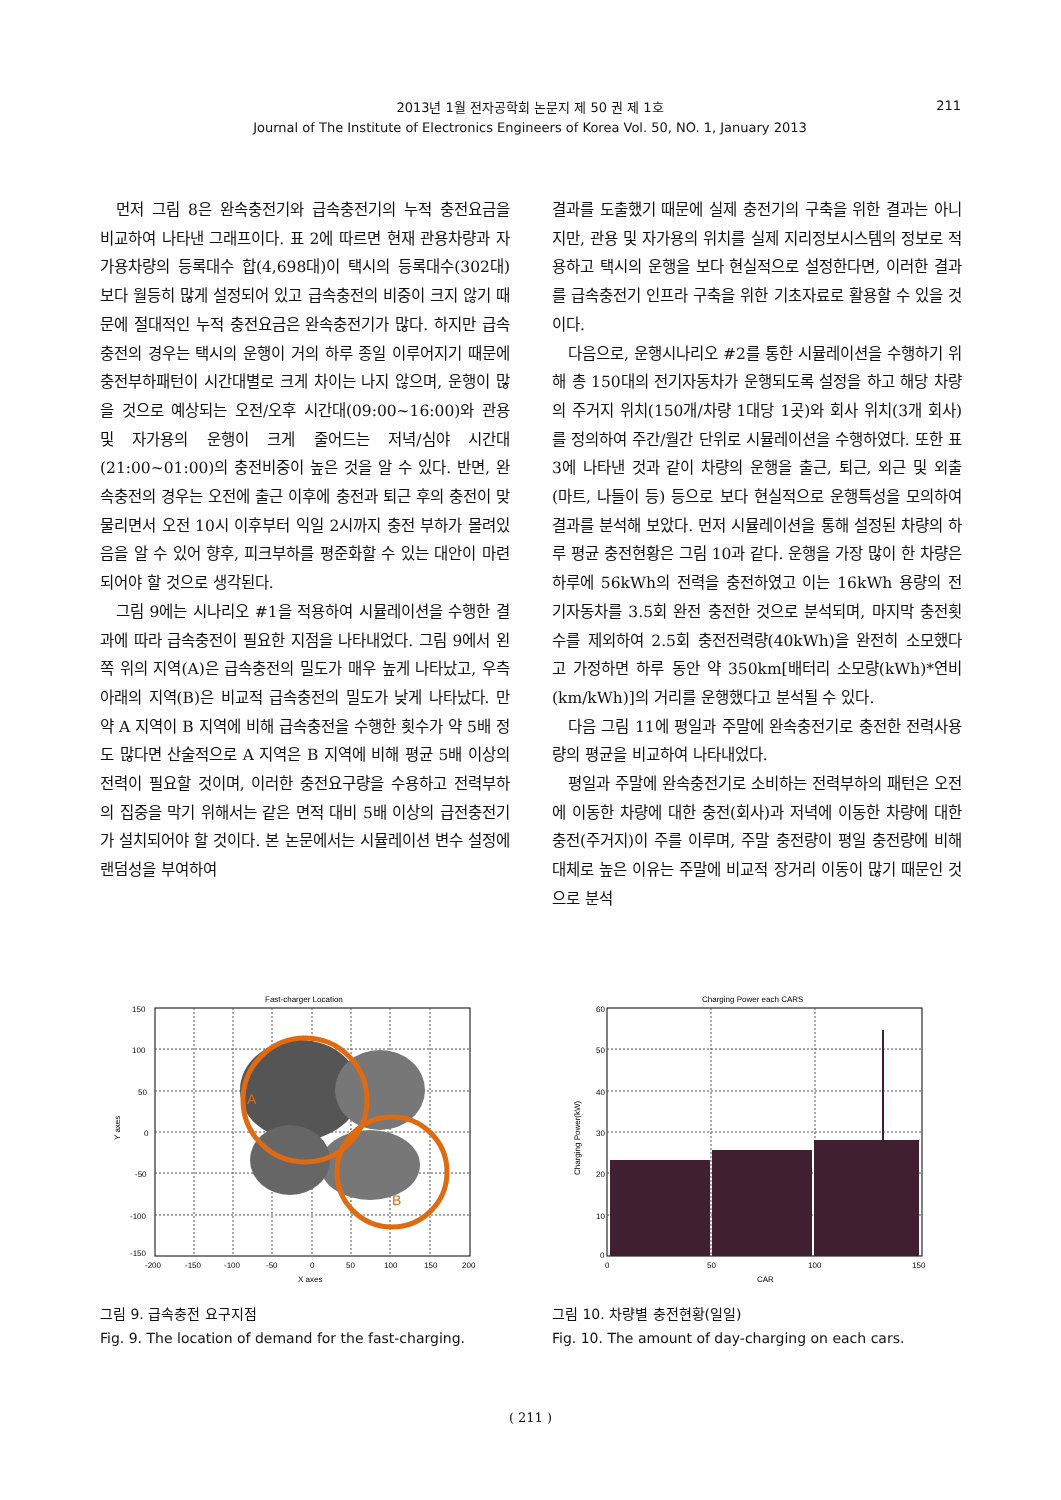2013년 1월 전자공학회 논문지 제 50 권 제 1호
Journal of The Institute of Electronics Engineers of Korea Vol. 50, NO. 1, January 2013
211
먼저 그림 8은 완속충전기와 급속충전기의 누적 충전요금을 비교하여 나타낸 그래프이다. 표 2에 따르면 현재 관용차량과 자가용차량의 등록대수 합(4,698대)이 택시의 등록대수(302대)보다 월등히 많게 설정되어 있고 급속충전의 비중이 크지 않기 때문에 절대적인 누적 충전요금은 완속충전기가 많다. 하지만 급속충전의 경우는 택시의 운행이 거의 하루 종일 이루어지기 때문에 충전부하패턴이 시간대별로 크게 차이는 나지 않으며, 운행이 많을 것으로 예상되는 오전/오후 시간대(09:00~16:00)와 관용 및 자가용의 운행이 크게 줄어드는 저녁/심야 시간대(21:00~01:00)의 충전비중이 높은 것을 알 수 있다. 반면, 완속충전의 경우는 오전에 출근 이후에 충전과 퇴근 후의 충전이 맞물리면서 오전 10시 이후부터 익일 2시까지 충전 부하가 몰려있음을 알 수 있어 향후, 피크부하를 평준화할 수 있는 대안이 마련되어야 할 것으로 생각된다.
그림 9에는 시나리오 #1을 적용하여 시뮬레이션을 수행한 결과에 따라 급속충전이 필요한 지점을 나타내었다. 그림 9에서 왼쪽 위의 지역(A)은 급속충전의 밀도가 매우 높게 나타났고, 우측 아래의 지역(B)은 비교적 급속충전의 밀도가 낮게 나타났다. 만약 A 지역이 B 지역에 비해 급속충전을 수행한 횟수가 약 5배 정도 많다면 산술적으로 A 지역은 B 지역에 비해 평균 5배 이상의 전력이 필요할 것이며, 이러한 충전요구량을 수용하고 전력부하의 집중을 막기 위해서는 같은 면적 대비 5배 이상의 급전충전기가 설치되어야 할 것이다. 본 논문에서는 시뮬레이션 변수 설정에 랜덤성을 부여하여
결과를 도출했기 때문에 실제 충전기의 구축을 위한 결과는 아니지만, 관용 및 자가용의 위치를 실제 지리정보시스템의 정보로 적용하고 택시의 운행을 보다 현실적으로 설정한다면, 이러한 결과를 급속충전기 인프라 구축을 위한 기초자료로 활용할 수 있을 것이다.
다음으로, 운행시나리오 #2를 통한 시뮬레이션을 수행하기 위해 총 150대의 전기자동차가 운행되도록 설정을 하고 해당 차량의 주거지 위치(150개/차량 1대당 1곳)와 회사 위치(3개 회사)를 정의하여 주간/월간 단위로 시뮬레이션을 수행하였다. 또한 표 3에 나타낸 것과 같이 차량의 운행을 출근, 퇴근, 외근 및 외출(마트, 나들이 등) 등으로 보다 현실적으로 운행특성을 모의하여 결과를 분석해 보았다. 먼저 시뮬레이션을 통해 설정된 차량의 하루 평균 충전현황은 그림 10과 같다. 운행을 가장 많이 한 차량은 하루에 56kWh의 전력을 충전하였고 이는 16kWh 용량의 전기자동차를 3.5회 완전 충전한 것으로 분석되며, 마지막 충전횟수를 제외하여 2.5회 충전전력량(40kWh)을 완전히 소모했다고 가정하면 하루 동안 약 350km[배터리 소모량(kWh)*연비(km/kWh)]의 거리를 운행했다고 분석될 수 있다.
다음 그림 11에 평일과 주말에 완속충전기로 충전한 전력사용량의 평균을 비교하여 나타내었다.
평일과 주말에 완속충전기로 소비하는 전력부하의 패턴은 오전에 이동한 차량에 대한 충전(회사)과 저녁에 이동한 차량에 대한 충전(주거지)이 주를 이루며, 주말 충전량이 평일 충전량에 비해 대체로 높은 이유는 주말에 비교적 장거리 이동이 많기 때문인 것으로 분석
Fast-charger Location
A
B
150
100
50
0
-50
-100
-150
-200
-150
-100
-50
0
50
100
150
200
X axes
Y axes
그림 9. 급속충전 요구지점
Fig. 9. The location of demand for the fast-charging.
Charging Power each CARS
60
50
40
30
20
10
0
0
50
100
150
CAR
Charging Power(kW)
그림 10. 차량별 충전현황(일일)
Fig. 10. The amount of day-charging on each cars.
( 211 )